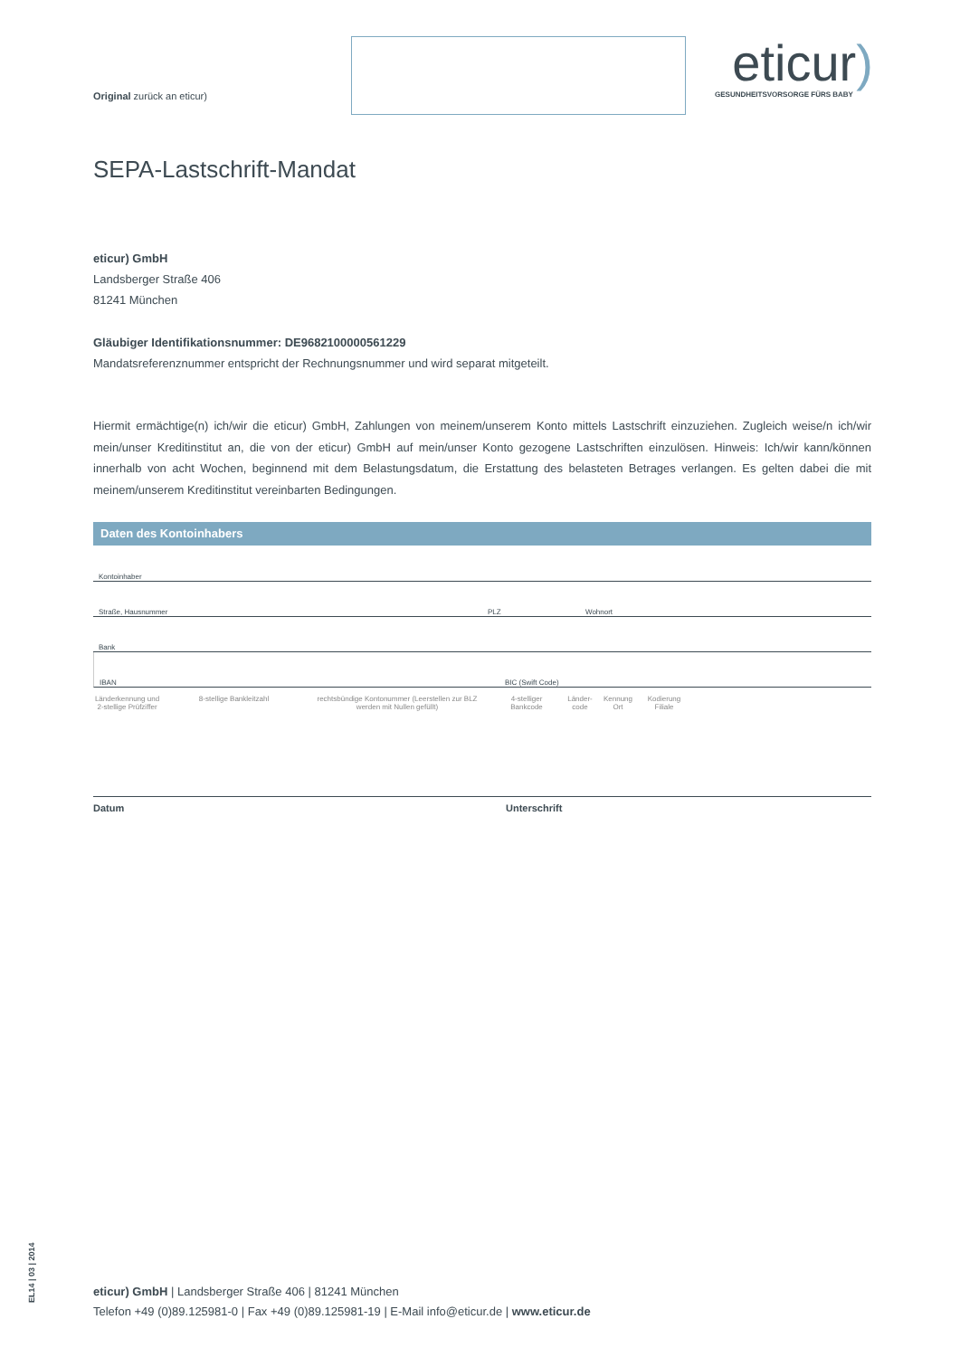Original zurück an eticur)
eticur)
GESUNDHEITSVORSORGE FÜRS BABY
SEPA-Lastschrift-Mandat
eticur) GmbH
Landsberger Straße 406
81241 München
Gläubiger Identifikationsnummer: DE9682100000561229
Mandatsreferenznummer entspricht der Rechnungsnummer und wird separat mitgeteilt.
Hiermit ermächtige(n) ich/wir die eticur) GmbH, Zahlungen von meinem/unserem Konto mittels Lastschrift einzuziehen. Zugleich weise/n ich/wir mein/unser Kreditinstitut an, die von der eticur) GmbH auf mein/unser Konto gezogene Lastschriften einzulösen. Hinweis: Ich/wir kann/können innerhalb von acht Wochen, beginnend mit dem Belastungsdatum, die Erstattung des belasteten Betrages verlangen. Es gelten dabei die mit meinem/unserem Kreditinstitut vereinbarten Bedingungen.
Daten des Kontoinhabers
Kontoinhaber
Straße, Hausnummer PLZ Wohnort
Bank
IBAN BIC (Swift Code)
Länderkennung und 2-stellige Prüfziffer 8-stellige Bankleitzahl rechtsbündige Kontonummer (Leerstellen zur BLZ werden mit Nullen gefüllt) 4-stelliger Bankcode Länder-code Kennung Ort Kodierung Filiale
Datum Unterschrift
EL14 | 03 | 2014
eticur) GmbH | Landsberger Straße 406 | 81241 München
Telefon +49 (0)89.125981-0 | Fax +49 (0)89.125981-19 | E-Mail info@eticur.de | www.eticur.de